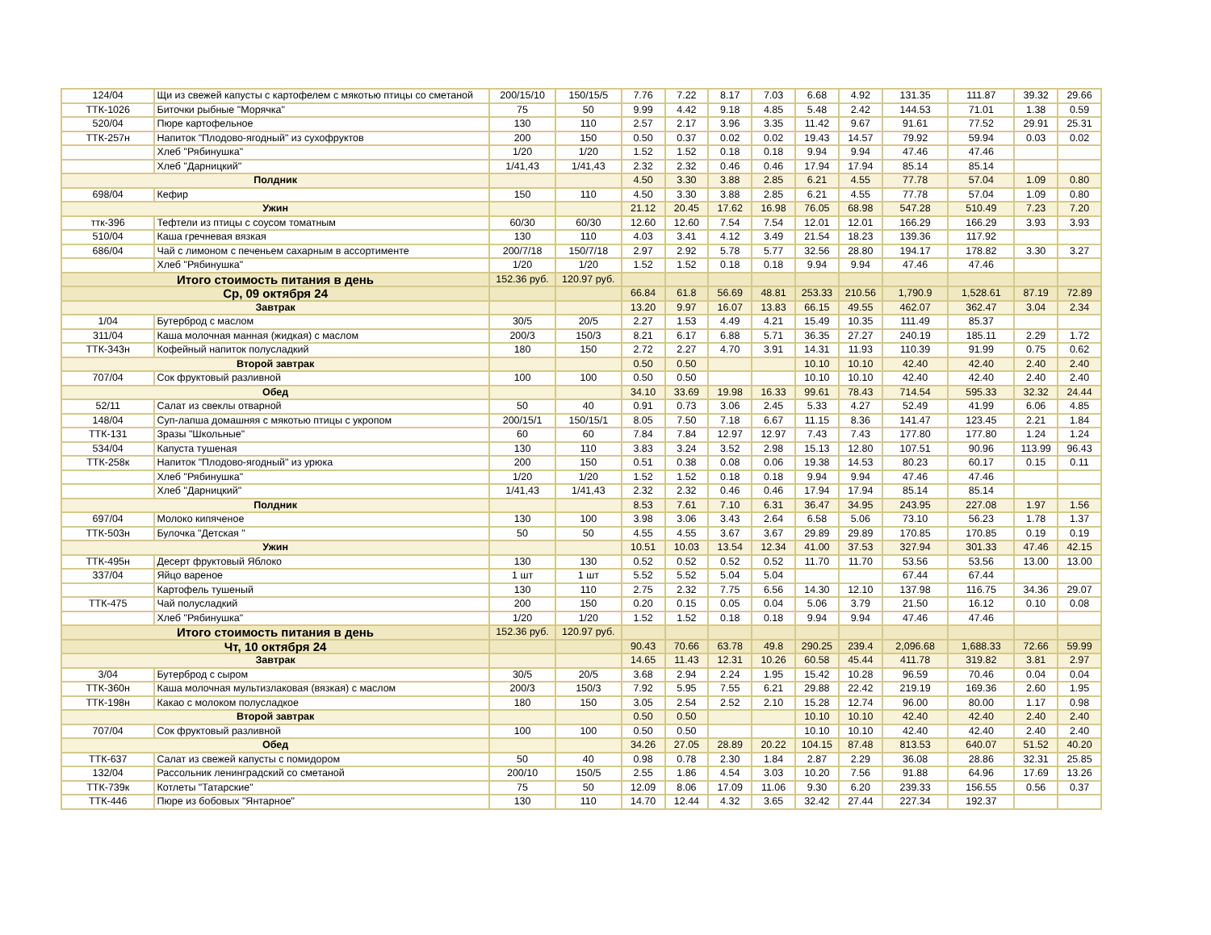| 124/04 | Щи из свежей капусты с картофелем с мякотью птицы со сметаной | 200/15/10 | 150/15/5 | 7.76 | 7.22 | 8.17 | 7.03 | 6.68 | 4.92 | 131.35 | 111.87 | 39.32 | 29.66 |
| ТТК-1026 | Биточки рыбные "Морячка" | 75 | 50 | 9.99 | 4.42 | 9.18 | 4.85 | 5.48 | 2.42 | 144.53 | 71.01 | 1.38 | 0.59 |
| 520/04 | Пюре картофельное | 130 | 110 | 2.57 | 2.17 | 3.96 | 3.35 | 11.42 | 9.67 | 91.61 | 77.52 | 29.91 | 25.31 |
| ТТК-257н | Напиток "Плодово-ягодный" из сухофруктов | 200 | 150 | 0.50 | 0.37 | 0.02 | 0.02 | 19.43 | 14.57 | 79.92 | 59.94 | 0.03 | 0.02 |
| | Хлеб "Рябинушка" | 1/20 | 1/20 | 1.52 | 1.52 | 0.18 | 0.18 | 9.94 | 9.94 | 47.46 | 47.46 | | |
| | Хлеб "Дарницкий" | 1/41,43 | 1/41,43 | 2.32 | 2.32 | 0.46 | 0.46 | 17.94 | 17.94 | 85.14 | 85.14 | | |
| Полдник | | | | 4.50 | 3.30 | 3.88 | 2.85 | 6.21 | 4.55 | 77.78 | 57.04 | 1.09 | 0.80 |
| 698/04 | Кефир | 150 | 110 | 4.50 | 3.30 | 3.88 | 2.85 | 6.21 | 4.55 | 77.78 | 57.04 | 1.09 | 0.80 |
| Ужин | | | | 21.12 | 20.45 | 17.62 | 16.98 | 76.05 | 68.98 | 547.28 | 510.49 | 7.23 | 7.20 |
| ттк-396 | Тефтели из птицы с соусом томатным | 60/30 | 60/30 | 12.60 | 12.60 | 7.54 | 7.54 | 12.01 | 12.01 | 166.29 | 166.29 | 3.93 | 3.93 |
| 510/04 | Каша гречневая вязкая | 130 | 110 | 4.03 | 3.41 | 4.12 | 3.49 | 21.54 | 18.23 | 139.36 | 117.92 | | |
| 686/04 | Чай с лимоном с печеньем сахарным в ассортименте | 200/7/18 | 150/7/18 | 2.97 | 2.92 | 5.78 | 5.77 | 32.56 | 28.80 | 194.17 | 178.82 | 3.30 | 3.27 |
| | Хлеб "Рябинушка" | 1/20 | 1/20 | 1.52 | 1.52 | 0.18 | 0.18 | 9.94 | 9.94 | 47.46 | 47.46 | | |
| Итого стоимость питания в день | | 152.36 руб. | 120.97 руб. | | | | | | | | | | |
| Ср, 09 октября 24 | | | | 66.84 | 61.8 | 56.69 | 48.81 | 253.33 | 210.56 | 1,790.9 | 1,528.61 | 87.19 | 72.89 |
| Завтрак | | | | 13.20 | 9.97 | 16.07 | 13.83 | 66.15 | 49.55 | 462.07 | 362.47 | 3.04 | 2.34 |
| 1/04 | Бутерброд с маслом | 30/5 | 20/5 | 2.27 | 1.53 | 4.49 | 4.21 | 15.49 | 10.35 | 111.49 | 85.37 | | |
| 311/04 | Каша молочная манная (жидкая) с маслом | 200/3 | 150/3 | 8.21 | 6.17 | 6.88 | 5.71 | 36.35 | 27.27 | 240.19 | 185.11 | 2.29 | 1.72 |
| ТТК-343н | Кофейный напиток полусладкий | 180 | 150 | 2.72 | 2.27 | 4.70 | 3.91 | 14.31 | 11.93 | 110.39 | 91.99 | 0.75 | 0.62 |
| Второй завтрак | | | | 0.50 | 0.50 | | | 10.10 | 10.10 | 42.40 | 42.40 | 2.40 | 2.40 |
| 707/04 | Сок фруктовый разливной | 100 | 100 | 0.50 | 0.50 | | | 10.10 | 10.10 | 42.40 | 42.40 | 2.40 | 2.40 |
| Обед | | | | 34.10 | 33.69 | 19.98 | 16.33 | 99.61 | 78.43 | 714.54 | 595.33 | 32.32 | 24.44 |
| 52/11 | Салат из свеклы отварной | 50 | 40 | 0.91 | 0.73 | 3.06 | 2.45 | 5.33 | 4.27 | 52.49 | 41.99 | 6.06 | 4.85 |
| 148/04 | Суп-лапша домашняя с мякотью птицы с укропом | 200/15/1 | 150/15/1 | 8.05 | 7.50 | 7.18 | 6.67 | 11.15 | 8.36 | 141.47 | 123.45 | 2.21 | 1.84 |
| ТТК-131 | Зразы "Школьные" | 60 | 60 | 7.84 | 7.84 | 12.97 | 12.97 | 7.43 | 7.43 | 177.80 | 177.80 | 1.24 | 1.24 |
| 534/04 | Капуста тушеная | 130 | 110 | 3.83 | 3.24 | 3.52 | 2.98 | 15.13 | 12.80 | 107.51 | 90.96 | 113.99 | 96.43 |
| ТТК-258к | Напиток "Плодово-ягодный" из урюка | 200 | 150 | 0.51 | 0.38 | 0.08 | 0.06 | 19.38 | 14.53 | 80.23 | 60.17 | 0.15 | 0.11 |
| | Хлеб "Рябинушка" | 1/20 | 1/20 | 1.52 | 1.52 | 0.18 | 0.18 | 9.94 | 9.94 | 47.46 | 47.46 | | |
| | Хлеб "Дарницкий" | 1/41,43 | 1/41,43 | 2.32 | 2.32 | 0.46 | 0.46 | 17.94 | 17.94 | 85.14 | 85.14 | | |
| Полдник | | | | 8.53 | 7.61 | 7.10 | 6.31 | 36.47 | 34.95 | 243.95 | 227.08 | 1.97 | 1.56 |
| 697/04 | Молоко кипяченое | 130 | 100 | 3.98 | 3.06 | 3.43 | 2.64 | 6.58 | 5.06 | 73.10 | 56.23 | 1.78 | 1.37 |
| ТТК-503н | Булочка "Детская " | 50 | 50 | 4.55 | 4.55 | 3.67 | 3.67 | 29.89 | 29.89 | 170.85 | 170.85 | 0.19 | 0.19 |
| Ужин | | | | 10.51 | 10.03 | 13.54 | 12.34 | 41.00 | 37.53 | 327.94 | 301.33 | 47.46 | 42.15 |
| ТТК-495н | Десерт фруктовый Яблоко | 130 | 130 | 0.52 | 0.52 | 0.52 | 0.52 | 11.70 | 11.70 | 53.56 | 53.56 | 13.00 | 13.00 |
| 337/04 | Яйцо вареное | 1 шт | 1 шт | 5.52 | 5.52 | 5.04 | 5.04 | | | 67.44 | 67.44 | | |
| | Картофель тушеный | 130 | 110 | 2.75 | 2.32 | 7.75 | 6.56 | 14.30 | 12.10 | 137.98 | 116.75 | 34.36 | 29.07 |
| ТТК-475 | Чай полусладкий | 200 | 150 | 0.20 | 0.15 | 0.05 | 0.04 | 5.06 | 3.79 | 21.50 | 16.12 | 0.10 | 0.08 |
| | Хлеб "Рябинушка" | 1/20 | 1/20 | 1.52 | 1.52 | 0.18 | 0.18 | 9.94 | 9.94 | 47.46 | 47.46 | | |
| Итого стоимость питания в день | | 152.36 руб. | 120.97 руб. | | | | | | | | | | |
| Чт, 10 октября 24 | | | | 90.43 | 70.66 | 63.78 | 49.8 | 290.25 | 239.4 | 2,096.68 | 1,688.33 | 72.66 | 59.99 |
| Завтрак | | | | 14.65 | 11.43 | 12.31 | 10.26 | 60.58 | 45.44 | 411.78 | 319.82 | 3.81 | 2.97 |
| 3/04 | Бутерброд с сыром | 30/5 | 20/5 | 3.68 | 2.94 | 2.24 | 1.95 | 15.42 | 10.28 | 96.59 | 70.46 | 0.04 | 0.04 |
| ТТК-360н | Каша молочная мультизлаковая (вязкая) с маслом | 200/3 | 150/3 | 7.92 | 5.95 | 7.55 | 6.21 | 29.88 | 22.42 | 219.19 | 169.36 | 2.60 | 1.95 |
| ТТК-198н | Какао с молоком полусладкое | 180 | 150 | 3.05 | 2.54 | 2.52 | 2.10 | 15.28 | 12.74 | 96.00 | 80.00 | 1.17 | 0.98 |
| Второй завтрак | | | | 0.50 | 0.50 | | | 10.10 | 10.10 | 42.40 | 42.40 | 2.40 | 2.40 |
| 707/04 | Сок фруктовый разливной | 100 | 100 | 0.50 | 0.50 | | | 10.10 | 10.10 | 42.40 | 42.40 | 2.40 | 2.40 |
| Обед | | | | 34.26 | 27.05 | 28.89 | 20.22 | 104.15 | 87.48 | 813.53 | 640.07 | 51.52 | 40.20 |
| ТТК-637 | Салат из свежей капусты с помидором | 50 | 40 | 0.98 | 0.78 | 2.30 | 1.84 | 2.87 | 2.29 | 36.08 | 28.86 | 32.31 | 25.85 |
| 132/04 | Рассольник ленинградский со сметаной | 200/10 | 150/5 | 2.55 | 1.86 | 4.54 | 3.03 | 10.20 | 7.56 | 91.88 | 64.96 | 17.69 | 13.26 |
| ТТК-739к | Котлеты "Татарские" | 75 | 50 | 12.09 | 8.06 | 17.09 | 11.06 | 9.30 | 6.20 | 239.33 | 156.55 | 0.56 | 0.37 |
| ТТК-446 | Пюре из бобовых "Янтарное" | 130 | 110 | 14.70 | 12.44 | 4.32 | 3.65 | 32.42 | 27.44 | 227.34 | 192.37 | | |